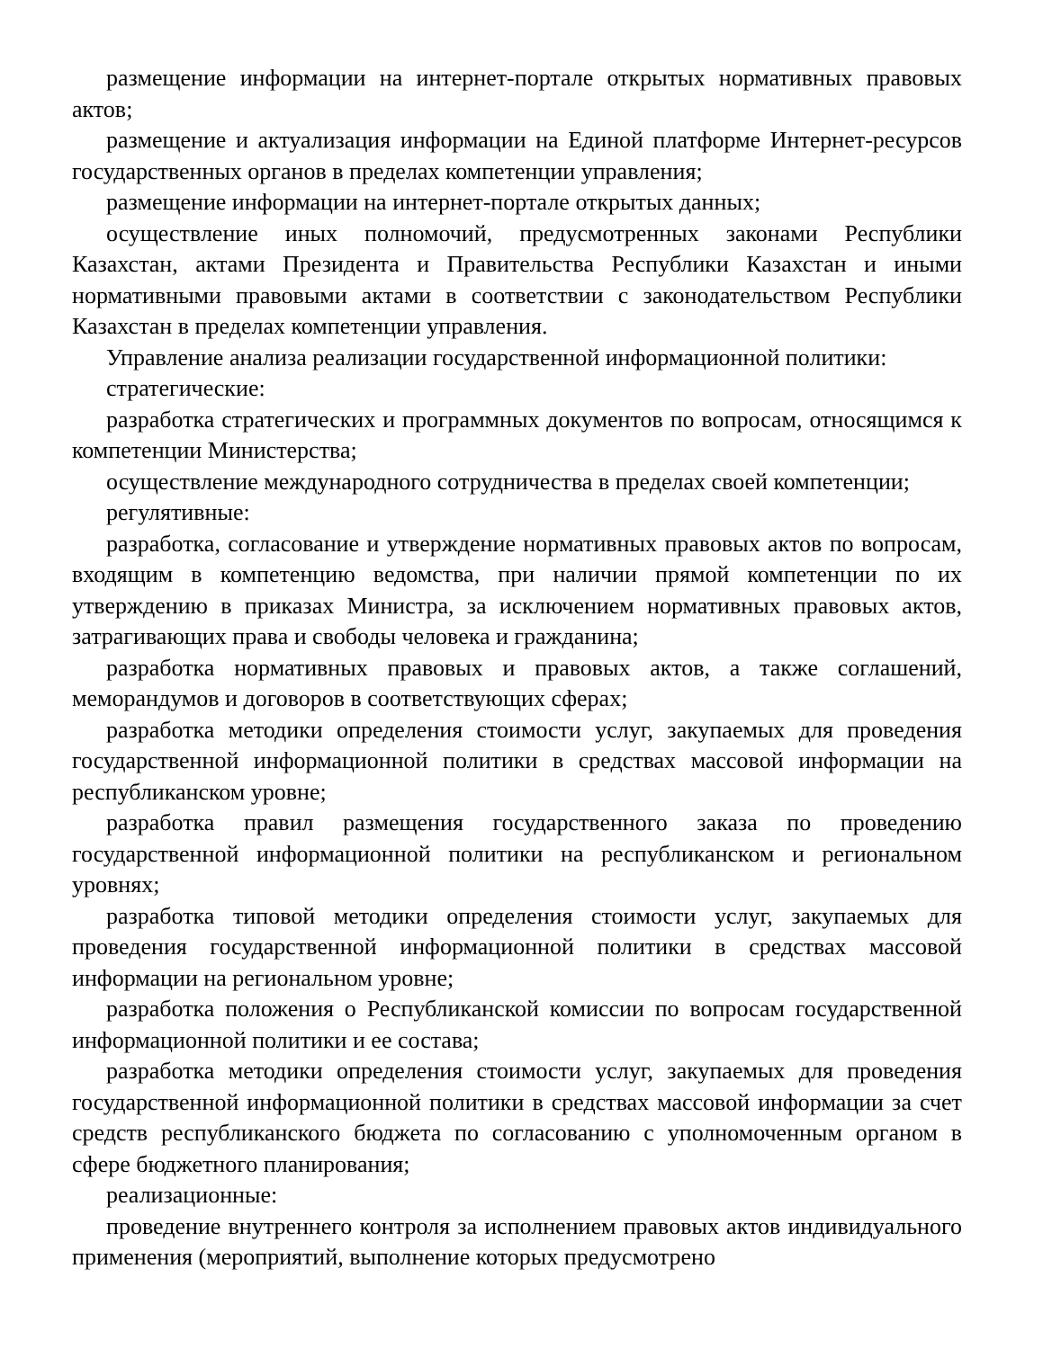размещение информации на интернет-портале открытых нормативных правовых актов;
размещение и актуализация информации на Единой платформе Интернет-ресурсов государственных органов в пределах компетенции управления;
размещение информации на интернет-портале открытых данных;
осуществление иных полномочий, предусмотренных законами Республики Казахстан, актами Президента и Правительства Республики Казахстан и иными нормативными правовыми актами в соответствии с законодательством Республики Казахстан в пределах компетенции управления.
Управление анализа реализации государственной информационной политики:
стратегические:
разработка стратегических и программных документов по вопросам, относящимся к компетенции Министерства;
осуществление международного сотрудничества в пределах своей компетенции;
регулятивные:
разработка, согласование и утверждение нормативных правовых актов по вопросам, входящим в компетенцию ведомства, при наличии прямой компетенции по их утверждению в приказах Министра, за исключением нормативных правовых актов, затрагивающих права и свободы человека и гражданина;
разработка нормативных правовых и правовых актов, а также соглашений, меморандумов и договоров в соответствующих сферах;
разработка методики определения стоимости услуг, закупаемых для проведения государственной информационной политики в средствах массовой информации на республиканском уровне;
разработка правил размещения государственного заказа по проведению государственной информационной политики на республиканском и региональном уровнях;
разработка типовой методики определения стоимости услуг, закупаемых для проведения государственной информационной политики в средствах массовой информации на региональном уровне;
разработка положения о Республиканской комиссии по вопросам государственной информационной политики и ее состава;
разработка методики определения стоимости услуг, закупаемых для проведения государственной информационной политики в средствах массовой информации за счет средств республиканского бюджета по согласованию с уполномоченным органом в сфере бюджетного планирования;
реализационные:
проведение внутреннего контроля за исполнением правовых актов индивидуального применения (мероприятий, выполнение которых предусмотрено